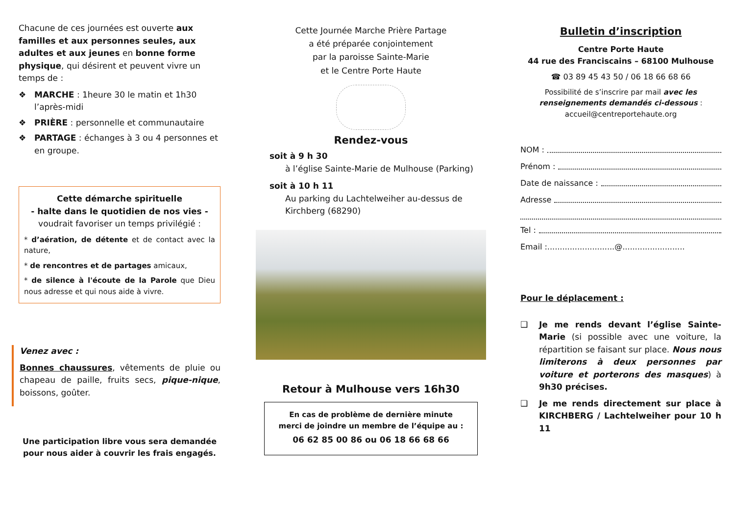Chacune de ces journées est ouverte aux familles et aux personnes seules, aux adultes et aux jeunes en bonne forme physique, qui désirent et peuvent vivre un temps de :
❖ MARCHE : 1heure 30 le matin et 1h30 l’après-midi
❖ PRIÈRE : personnelle et communautaire
❖ PARTAGE : échanges à 3 ou 4 personnes et en groupe.
Cette démarche spirituelle
- halte dans le quotidien de nos vies -
voudrait favoriser un temps privilégié :
* d’aération, de détente et de contact avec la nature,
* de rencontres et de partages amicaux,
* de silence à l'écoute de la Parole que Dieu nous adresse et qui nous aide à vivre.
Venez avec :
Bonnes chaussures, vêtements de pluie ou chapeau de paille, fruits secs, pique-nique, boissons, goûter.
Une participation libre vous sera demandée
pour nous aider à couvrir les frais engagés.
Cette Journée Marche Prière Partage
a été préparée conjointement
par la paroisse Sainte-Marie
et le Centre Porte Haute
Rendez-vous
soit à 9 h 30
à l’église Sainte-Marie de Mulhouse (Parking)
soit à 10 h 11
Au parking du Lachtelweiher au-dessus de Kirchberg (68290)
Retour à Mulhouse vers 16h30
En cas de problème de dernière minute
merci de joindre un membre de l’équipe au :
06 62 85 00 86 ou 06 18 66 68 66
Bulletin d’inscription
Centre Porte Haute
44 rue des Franciscains – 68100 Mulhouse
☎ 03 89 45 43 50 / 06 18 66 68 66
Possibilité de s’inscrire par mail avec les renseignements demandés ci-dessous :
accueil@centreportehaute.org
NOM :
Prénom :
Date de naissance :
Adresse
Tel :
Email :...........................@.........................
Pour le déplacement :
❑ Je me rends devant l’église Sainte-Marie (si possible avec une voiture, la répartition se faisant sur place. Nous nous limiterons à deux personnes par voiture et porterons des masques) à 9h30 précises.
❑ Je me rends directement sur place à KIRCHBERG / Lachtelweiher pour 10 h 11